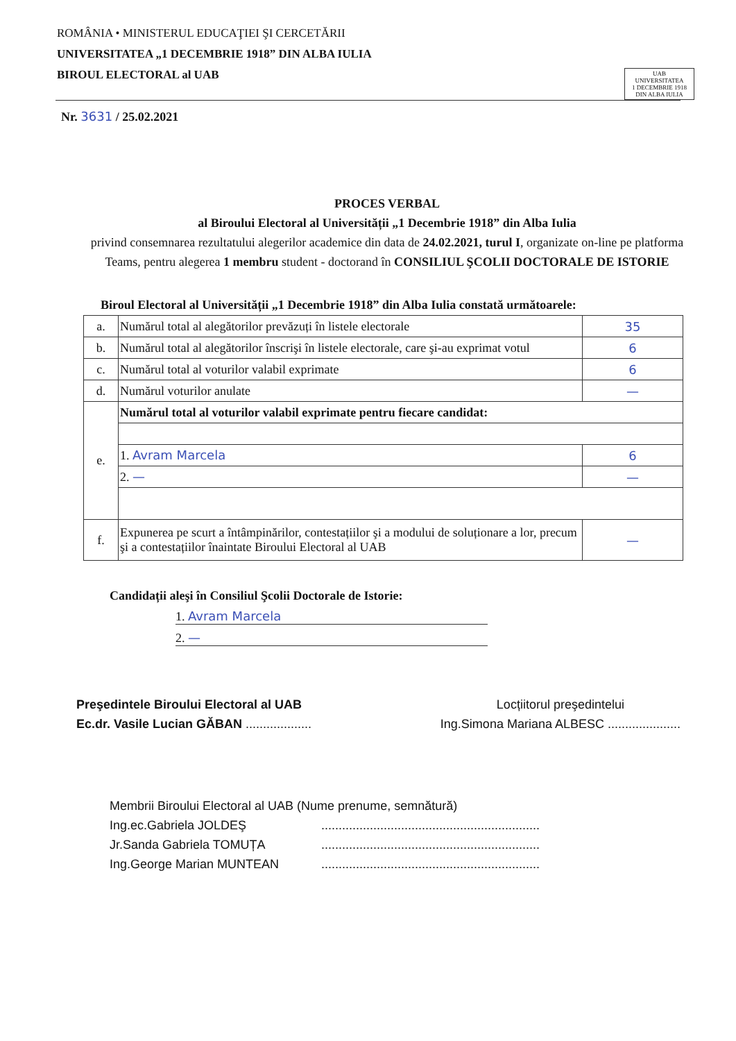ROMÂNIA • MINISTERUL EDUCAŢIEI ŞI CERCETĂRII
UNIVERSITATEA „1 DECEMBRIE 1918” DIN ALBA IULIA
BIROUL ELECTORAL al UAB
UAB
UNIVERSITATEA
1 DECEMBRIE 1918
DIN ALBA IULIA
Nr. 3631 / 25.02.2021
PROCES VERBAL
al Biroului Electoral al Universității „1 Decembrie 1918” din Alba Iulia
privind consemnarea rezultatului alegerilor academice din data de 24.02.2021, turul I, organizate on-line pe platforma Teams, pentru alegerea 1 membru student - doctorand în CONSILIUL ŞCOLII DOCTORALE DE ISTORIE
Biroul Electoral al Universității „1 Decembrie 1918” din Alba Iulia constată următoarele:
| a. | Numărul total al alegătorilor prevăzuți în listele electorale | 35 |
| b. | Numărul total al alegătorilor înscrişi în listele electorale, care şi-au exprimat votul | 6 |
| c. | Numărul total al voturilor valabil exprimate | 6 |
| d. | Numărul voturilor anulate | — |
| e. | Numărul total al voturilor valabil exprimate pentru fiecare candidat: | |
| | 1. Avram Marcela | 6 |
| | 2. — | — |
| f. | Expunerea pe scurt a întâmpinărilor, contestațiilor şi a modului de soluționare a lor, precum şi a contestațiilor înaintate Biroului Electoral al UAB | — |
Candidații aleşi în Consiliul Şcolii Doctorale de Istorie:
1. Avram Marcela
2. —
Preşedintele Biroului Electoral al UAB
Ec.dr. Vasile Lucian GĂBAN ...................
Locțiitorul preşedintelui
Ing.Simona Mariana ALBESC .....................
Membrii Biroului Electoral al UAB (Nume prenume, semnătură)
Ing.ec.Gabriela JOLDEŞ...............................................................
Jr.Sanda Gabriela TOMUȚA...............................................................
Ing.George Marian MUNTEAN...............................................................